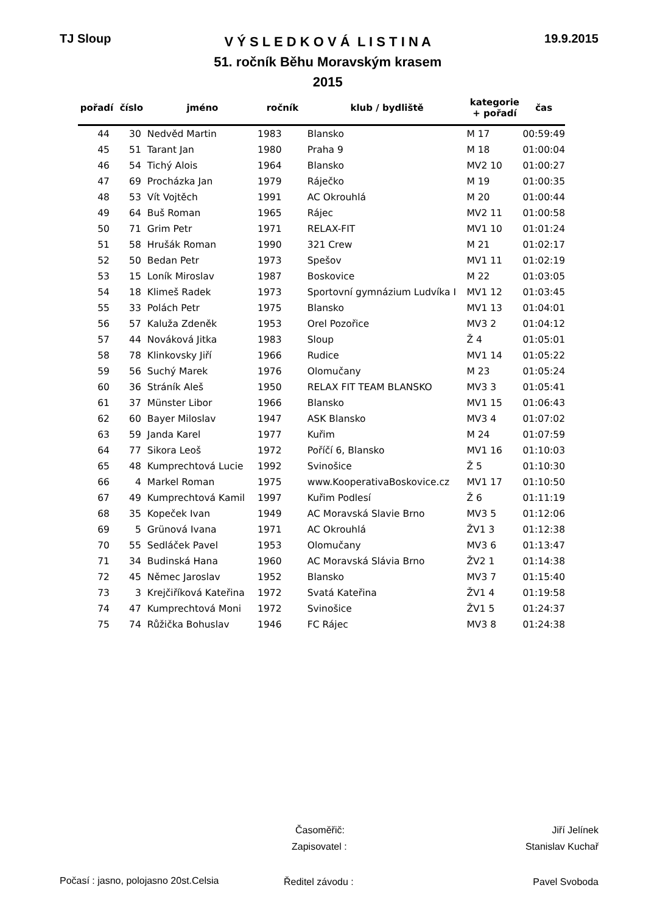TJ Sloup
V Ý S L E D K O V Á L I S T I N A
51. ročník Běhu Moravským krasem
2015
19.9.2015
| pořadí | číslo | jméno | ročník | klub / bydliště | kategorie + pořadí | čas |
| --- | --- | --- | --- | --- | --- | --- |
| 44 | 30 | Nedvěd Martin | 1983 | Blansko | M 17 | 00:59:49 |
| 45 | 51 | Tarant Jan | 1980 | Praha 9 | M 18 | 01:00:04 |
| 46 | 54 | Tichý Alois | 1964 | Blansko | MV2 10 | 01:00:27 |
| 47 | 69 | Procházka Jan | 1979 | Ráječko | M 19 | 01:00:35 |
| 48 | 53 | Vít Vojtěch | 1991 | AC Okrouhlá | M 20 | 01:00:44 |
| 49 | 64 | Buš Roman | 1965 | Rájec | MV2 11 | 01:00:58 |
| 50 | 71 | Grim Petr | 1971 | RELAX-FIT | MV1 10 | 01:01:24 |
| 51 | 58 | Hrušák Roman | 1990 | 321 Crew | M 21 | 01:02:17 |
| 52 | 50 | Bedan Petr | 1973 | Spešov | MV1 11 | 01:02:19 |
| 53 | 15 | Loník Miroslav | 1987 | Boskovice | M 22 | 01:03:05 |
| 54 | 18 | Klimeš Radek | 1973 | Sportovní gymnázium Ludvíka I | MV1 12 | 01:03:45 |
| 55 | 33 | Polách Petr | 1975 | Blansko | MV1 13 | 01:04:01 |
| 56 | 57 | Kaluža Zdeněk | 1953 | Orel Pozořice | MV3 2 | 01:04:12 |
| 57 | 44 | Nováková Jitka | 1983 | Sloup | Ž 4 | 01:05:01 |
| 58 | 78 | Klinkovsky Jiří | 1966 | Rudice | MV1 14 | 01:05:22 |
| 59 | 56 | Suchý Marek | 1976 | Olomučany | M 23 | 01:05:24 |
| 60 | 36 | Stráník Aleš | 1950 | RELAX FIT TEAM BLANSKO | MV3 3 | 01:05:41 |
| 61 | 37 | Münster Libor | 1966 | Blansko | MV1 15 | 01:06:43 |
| 62 | 60 | Bayer Miloslav | 1947 | ASK Blansko | MV3 4 | 01:07:02 |
| 63 | 59 | Janda Karel | 1977 | Kuřim | M 24 | 01:07:59 |
| 64 | 77 | Sikora Leoš | 1972 | Poříčí 6, Blansko | MV1 16 | 01:10:03 |
| 65 | 48 | Kumprechtová Lucie | 1992 | Svinošice | Ž 5 | 01:10:30 |
| 66 | 4 | Markel Roman | 1975 | www.KooperativaBoskovice.cz | MV1 17 | 01:10:50 |
| 67 | 49 | Kumprechtová Kamil | 1997 | Kuřim Podlesí | Ž 6 | 01:11:19 |
| 68 | 35 | Kopeček Ivan | 1949 | AC Moravská Slavie Brno | MV3 5 | 01:12:06 |
| 69 | 5 | Grünová Ivana | 1971 | AC Okrouhlá | ŽV1 3 | 01:12:38 |
| 70 | 55 | Sedláček Pavel | 1953 | Olomučany | MV3 6 | 01:13:47 |
| 71 | 34 | Budinská Hana | 1960 | AC Moravská Slávia Brno | ŽV2 1 | 01:14:38 |
| 72 | 45 | Němec Jaroslav | 1952 | Blansko | MV3 7 | 01:15:40 |
| 73 | 3 | Krejčiříková Kateřina | 1972 | Svatá Kateřina | ŽV1 4 | 01:19:58 |
| 74 | 47 | Kumprechtová Moni | 1972 | Svinošice | ŽV1 5 | 01:24:37 |
| 75 | 74 | Růžička Bohuslav | 1946 | FC Rájec | MV3 8 | 01:24:38 |
Časoměřič: Jiří Jelínek
Zapisovatel : Stanislav Kuchař
Počasí : jasno, polojasno 20st.Celsia
Ředitel závodu : Pavel Svoboda